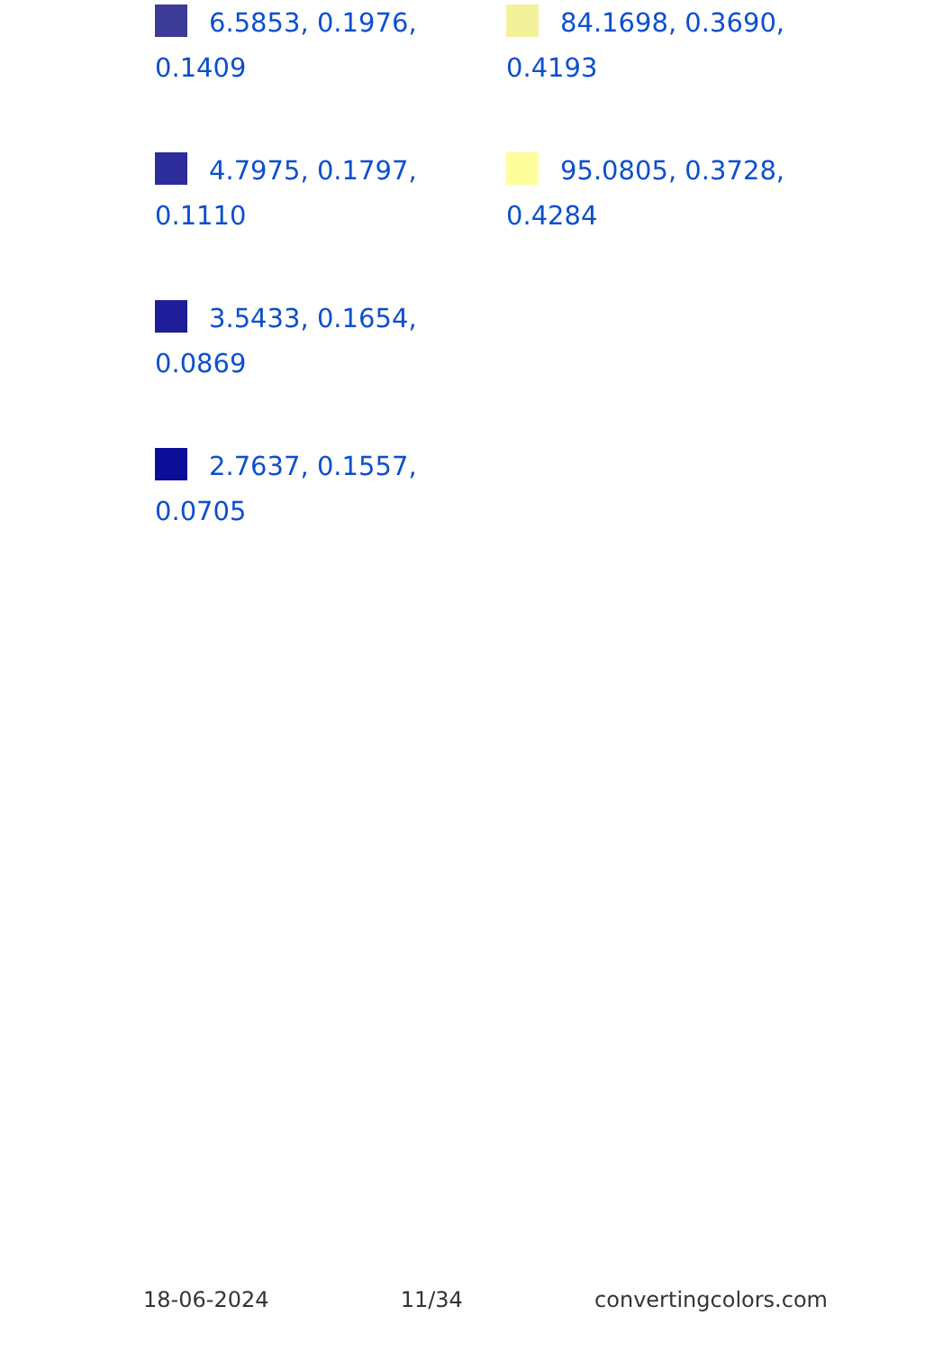6.5853, 0.1976, 0.1409
84.1698, 0.3690, 0.4193
4.7975, 0.1797, 0.1110
95.0805, 0.3728, 0.4284
3.5433, 0.1654, 0.0869
2.7637, 0.1557, 0.0705
18-06-2024 11/34 convertingcolors.com